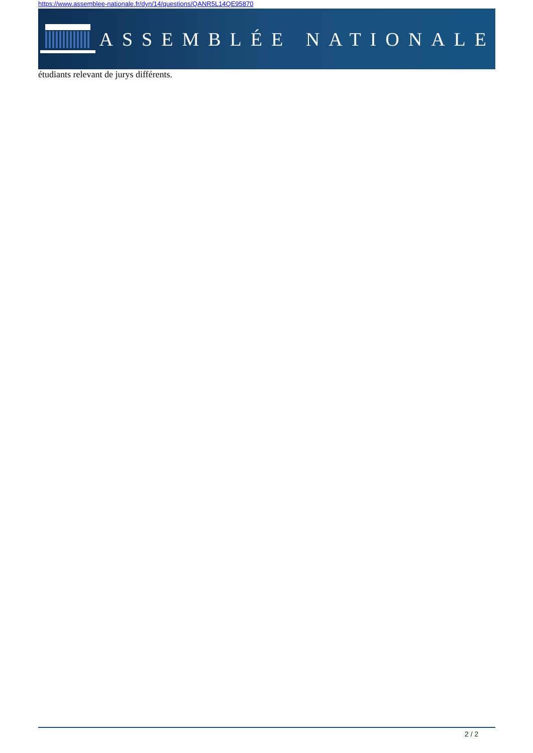https://www.assemblee-nationale.fr/dyn/14/questions/QANR5L14QE95870
ASSEMBLÉE NATIONALE
étudiants relevant de jurys différents.
2 / 2